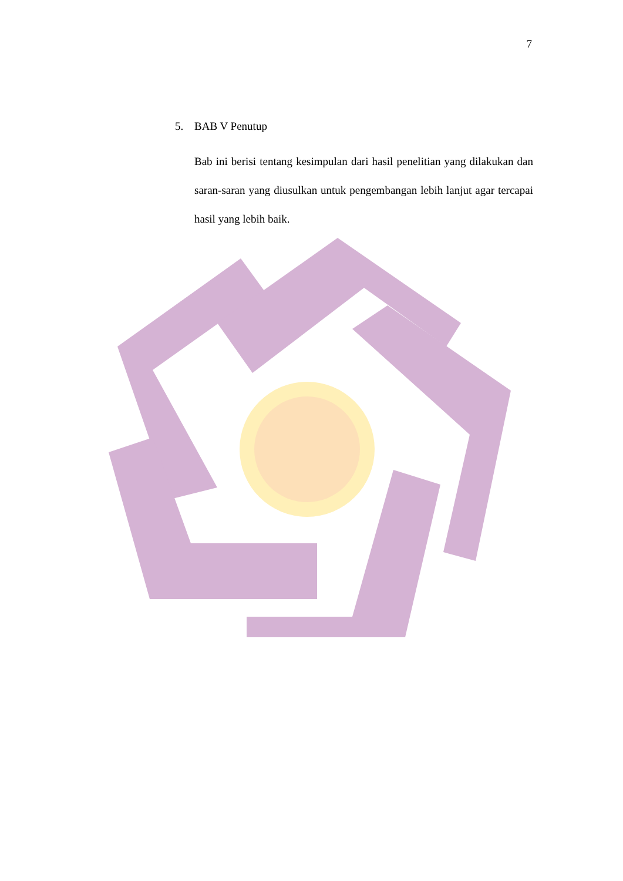7
5. BAB V Penutup
Bab ini berisi tentang kesimpulan dari hasil penelitian yang dilakukan dan saran-saran yang diusulkan untuk pengembangan lebih lanjut agar tercapai hasil yang lebih baik.